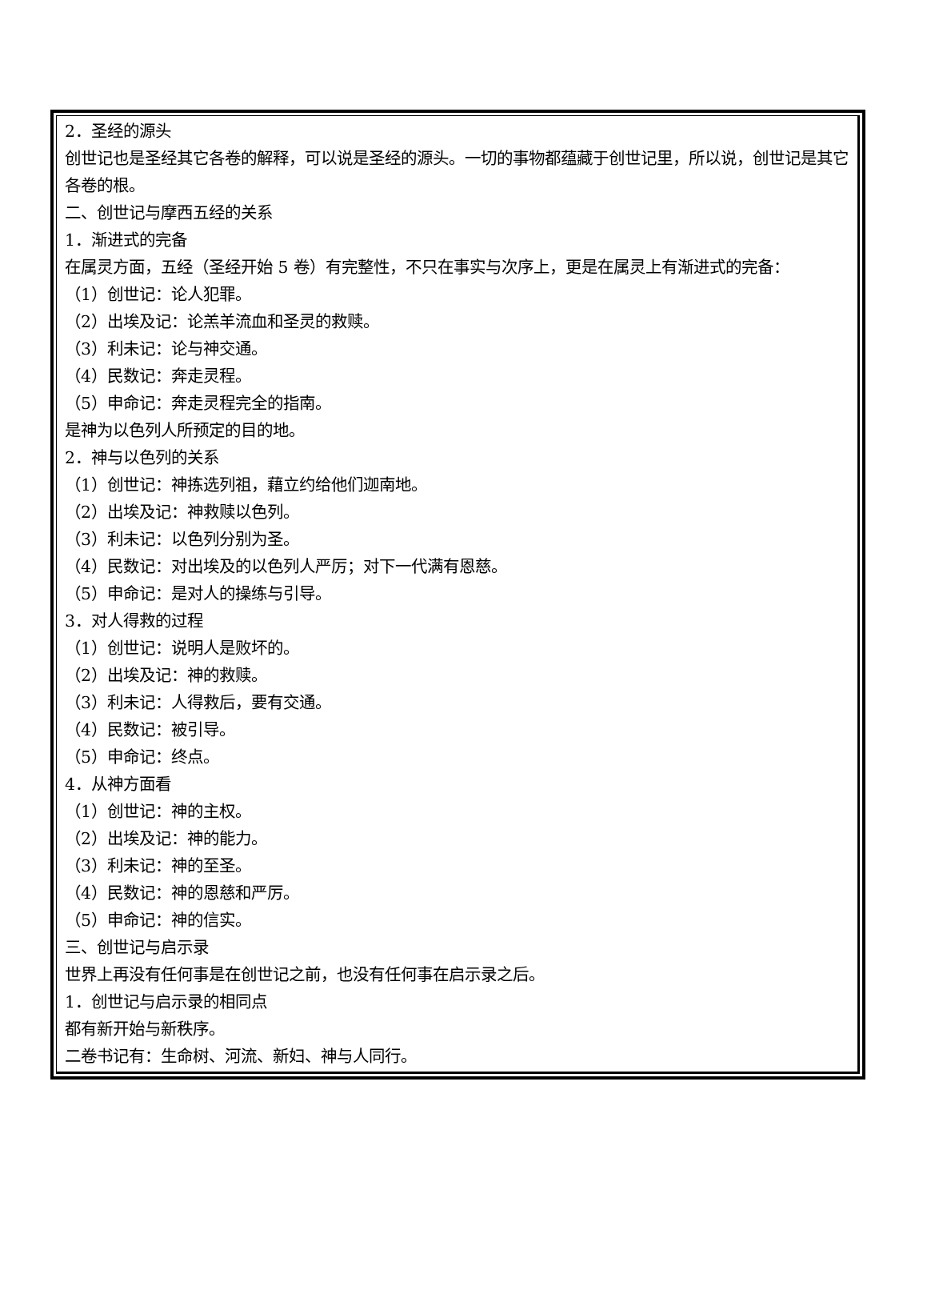2．圣经的源头
创世记也是圣经其它各卷的解释，可以说是圣经的源头。一切的事物都蕴藏于创世记里，所以说，创世记是其它各卷的根。
二、创世记与摩西五经的关系
1．渐进式的完备
在属灵方面，五经（圣经开始 5 卷）有完整性，不只在事实与次序上，更是在属灵上有渐进式的完备：
（1）创世记：论人犯罪。
（2）出埃及记：论羔羊流血和圣灵的救赎。
（3）利未记：论与神交通。
（4）民数记：奔走灵程。
（5）申命记：奔走灵程完全的指南。
是神为以色列人所预定的目的地。
2．神与以色列的关系
（1）创世记：神拣选列祖，藉立约给他们迦南地。
（2）出埃及记：神救赎以色列。
（3）利未记：以色列分别为圣。
（4）民数记：对出埃及的以色列人严厉；对下一代满有恩慈。
（5）申命记：是对人的操练与引导。
3．对人得救的过程
（1）创世记：说明人是败坏的。
（2）出埃及记：神的救赎。
（3）利未记：人得救后，要有交通。
（4）民数记：被引导。
（5）申命记：终点。
4．从神方面看
（1）创世记：神的主权。
（2）出埃及记：神的能力。
（3）利未记：神的至圣。
（4）民数记：神的恩慈和严厉。
（5）申命记：神的信实。
三、创世记与启示录
世界上再没有任何事是在创世记之前，也没有任何事在启示录之后。
1．创世记与启示录的相同点
都有新开始与新秩序。
二卷书记有：生命树、河流、新妇、神与人同行。